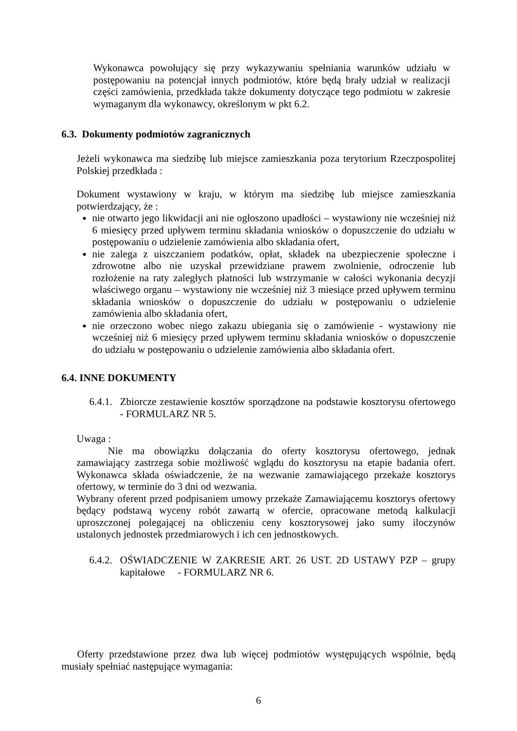Wykonawca powołujący się przy wykazywaniu spełniania warunków udziału w postępowaniu na potencjał innych podmiotów, które będą brały udział w realizacji części zamówienia, przedkłada także dokumenty dotyczące tego podmiotu w zakresie wymaganym dla wykonawcy, określonym w pkt 6.2.
6.3. Dokumenty podmiotów zagranicznych
Jeżeli wykonawca ma siedzibę lub miejsce zamieszkania poza terytorium Rzeczpospolitej Polskiej przedkłada :
Dokument wystawiony w kraju, w którym ma siedzibę lub miejsce zamieszkania potwierdzający, że :
nie otwarto jego likwidacji ani nie ogłoszono upadłości – wystawiony nie wcześniej niż 6 miesięcy przed upływem terminu składania wniosków o dopuszczenie do udziału w postępowaniu o udzielenie zamówienia albo składania ofert,
nie zalega z uiszczaniem podatków, opłat, składek na ubezpieczenie społeczne i zdrowotne albo nie uzyskał przewidziane prawem zwolnienie, odroczenie lub rozłożenie na raty zaległych płatności lub wstrzymanie w całości wykonania decyzji właściwego organu – wystawiony nie wcześniej niż 3 miesiące przed upływem terminu składania wniosków o dopuszczenie do udziału w postępowaniu o udzielenie zamówienia albo składania ofert,
nie orzeczono wobec niego zakazu ubiegania się o zamówienie - wystawiony nie wcześniej niż 6 miesięcy przed upływem terminu składania wniosków o dopuszczenie do udziału w postępowaniu o udzielenie zamówienia albo składania ofert.
6.4. INNE DOKUMENTY
6.4.1.
Zbiorcze zestawienie kosztów sporządzone na podstawie kosztorysu ofertowego - FORMULARZ NR 5.
Uwaga :
Nie ma obowiązku dołączania do oferty kosztorysu ofertowego, jednak zamawiający zastrzega sobie możliwość wglądu do kosztorysu na etapie badania ofert. Wykonawca składa oświadczenie, że na wezwanie zamawiającego przekaże kosztorys ofertowy, w terminie do 3 dni od wezwania.
Wybrany oferent przed podpisaniem umowy przekaże Zamawiającemu kosztorys ofertowy będący podstawą wyceny robót zawartą w ofercie, opracowane metodą kalkulacji uproszczonej polegającej na obliczeniu ceny kosztorysowej jako sumy iloczynów ustalonych jednostek przedmiarowych i ich cen jednostkowych.
6.4.2.
OŚWIADCZENIE W ZAKRESIE ART. 26 UST. 2D USTAWY PZP – grupy kapitałowe - FORMULARZ NR 6.
Oferty przedstawione przez dwa lub więcej podmiotów występujących wspólnie, będą musiały spełniać następujące wymagania:
6